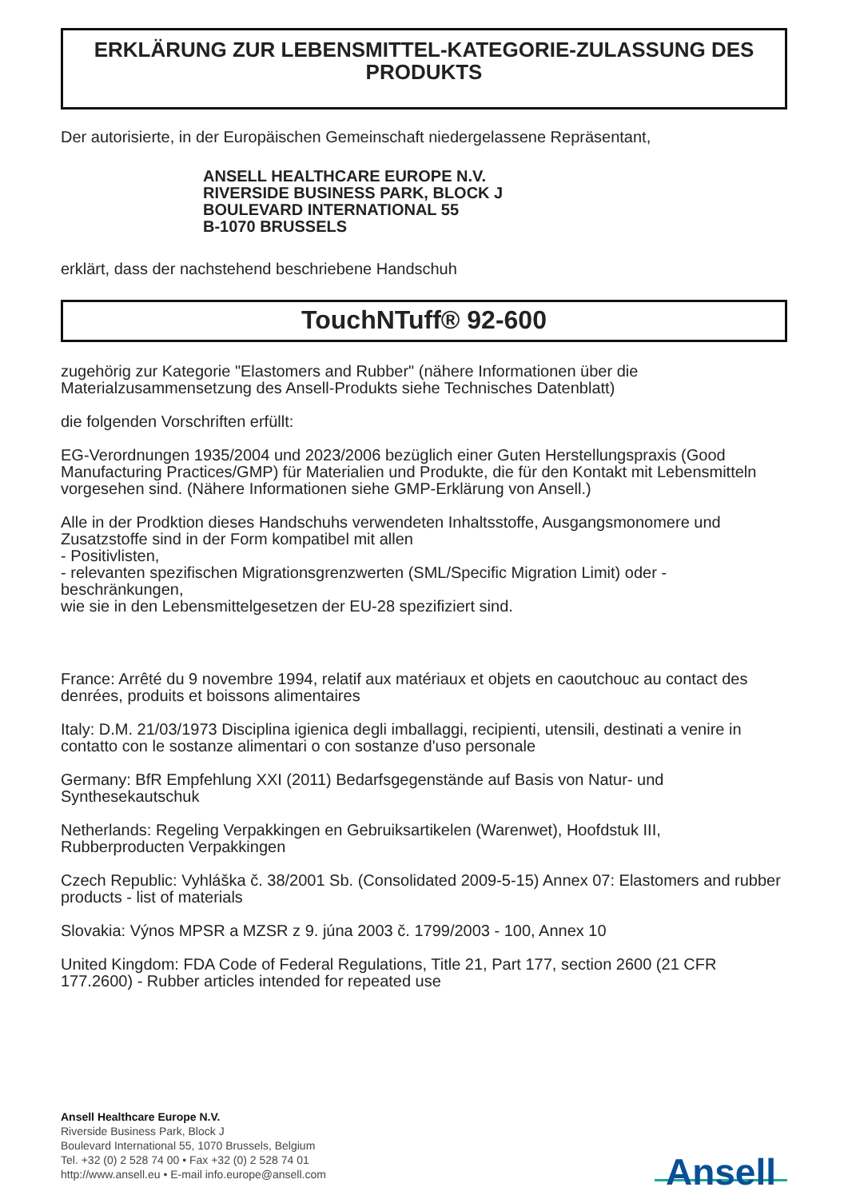ERKLÄRUNG ZUR LEBENSMITTEL-KATEGORIE-ZULASSUNG DES PRODUKTS
Der autorisierte, in der Europäischen Gemeinschaft niedergelassene Repräsentant,
ANSELL HEALTHCARE EUROPE N.V.
RIVERSIDE BUSINESS PARK, BLOCK J
BOULEVARD INTERNATIONAL 55
B-1070 BRUSSELS
erklärt, dass der nachstehend beschriebene Handschuh
TouchNTuff® 92-600
zugehörig zur Kategorie "Elastomers and Rubber" (nähere Informationen über die Materialzusammensetzung des Ansell-Produkts siehe Technisches Datenblatt)
die folgenden Vorschriften erfüllt:
EG-Verordnungen 1935/2004 und 2023/2006 bezüglich einer Guten Herstellungspraxis (Good Manufacturing Practices/GMP) für Materialien und Produkte, die für den Kontakt mit Lebensmitteln vorgesehen sind. (Nähere Informationen siehe GMP-Erklärung von Ansell.)
Alle in der Prodktion dieses Handschuhs verwendeten Inhaltsstoffe, Ausgangsmonomere und Zusatzstoffe sind in der Form kompatibel mit allen
- Positivlisten,
- relevanten spezifischen Migrationsgrenzwerten (SML/Specific Migration Limit) oder -beschränkungen,
wie sie in den Lebensmittelgesetzen der EU-28 spezifiziert sind.
France: Arrêté du 9 novembre 1994, relatif aux matériaux et objets en caoutchouc au contact des denrées, produits et boissons alimentaires
Italy: D.M. 21/03/1973 Disciplina igienica degli imballaggi, recipienti, utensili, destinati a venire in contatto con le sostanze alimentari o con sostanze d'uso personale
Germany: BfR Empfehlung XXI (2011) Bedarfsgegenstände auf Basis von Natur- und Synthesekautschuk
Netherlands: Regeling Verpakkingen en Gebruiksartikelen (Warenwet), Hoofdstuk III, Rubberproducten Verpakkingen
Czech Republic: Vyhláška č. 38/2001 Sb. (Consolidated 2009-5-15) Annex 07: Elastomers and rubber products - list of materials
Slovakia: Výnos MPSR a MZSR z 9. júna 2003 č. 1799/2003 - 100, Annex 10
United Kingdom: FDA Code of Federal Regulations, Title 21, Part 177, section 2600 (21 CFR 177.2600) - Rubber articles intended for repeated use
Ansell Healthcare Europe N.V.
Riverside Business Park, Block J
Boulevard International 55, 1070 Brussels, Belgium
Tel. +32 (0) 2 528 74 00 • Fax +32 (0) 2 528 74 01
http://www.ansell.eu • E-mail info.europe@ansell.com
Ansell